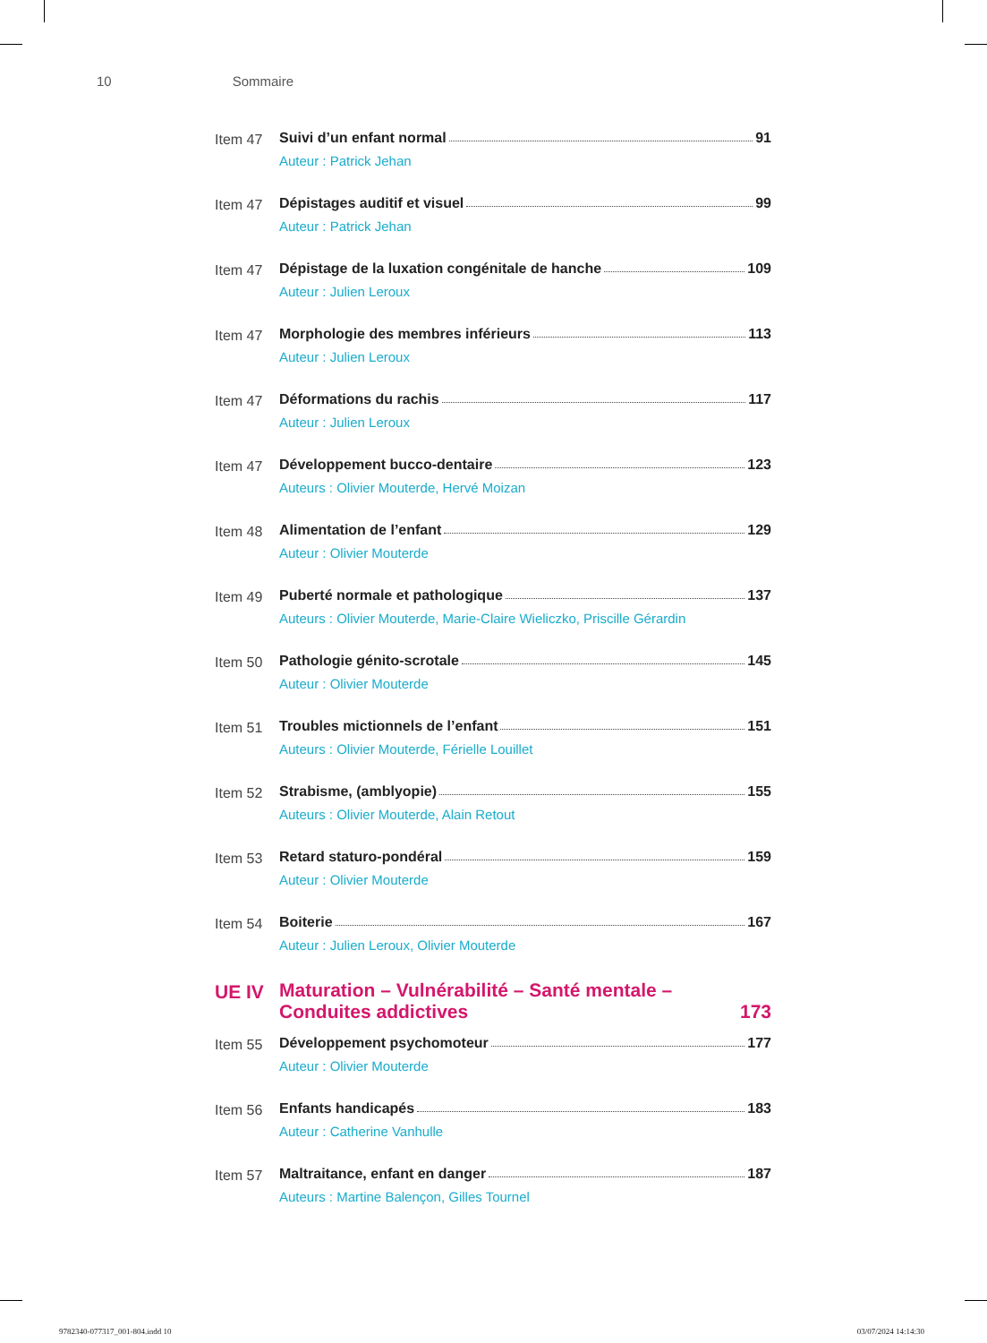10 Sommaire
Item 47 Suivi d’un enfant normal 91
Auteur : Patrick Jehan
Item 47 Dépistages auditif et visuel 99
Auteur : Patrick Jehan
Item 47 Dépistage de la luxation congénitale de hanche 109
Auteur : Julien Leroux
Item 47 Morphologie des membres inférieurs 113
Auteur : Julien Leroux
Item 47 Déformations du rachis 117
Auteur : Julien Leroux
Item 47 Développement bucco-dentaire 123
Auteurs : Olivier Mouterde, Hervé Moizan
Item 48 Alimentation de l’enfant 129
Auteur : Olivier Mouterde
Item 49 Puberté normale et pathologique 137
Auteurs : Olivier Mouterde, Marie-Claire Wieliczko, Priscille Gérardin
Item 50 Pathologie génito-scrotale 145
Auteur : Olivier Mouterde
Item 51 Troubles mictionnels de l’enfant 151
Auteurs : Olivier Mouterde, Férielle Louillet
Item 52 Strabisme, (amblyopie) 155
Auteurs : Olivier Mouterde, Alain Retout
Item 53 Retard staturo-pondéral 159
Auteur : Olivier Mouterde
Item 54 Boiterie 167
Auteur : Julien Leroux, Olivier Mouterde
UE IV Maturation – Vulnérabilité – Santé mentale –
Conduites addictives 173
Item 55 Développement psychomoteur 177
Auteur : Olivier Mouterde
Item 56 Enfants handicapés 183
Auteur : Catherine Vanhulle
Item 57 Maltraitance, enfant en danger 187
Auteurs : Martine Balençon, Gilles Tournel
9782340-077317_001-804.indd 10 03/07/2024 14:14:30